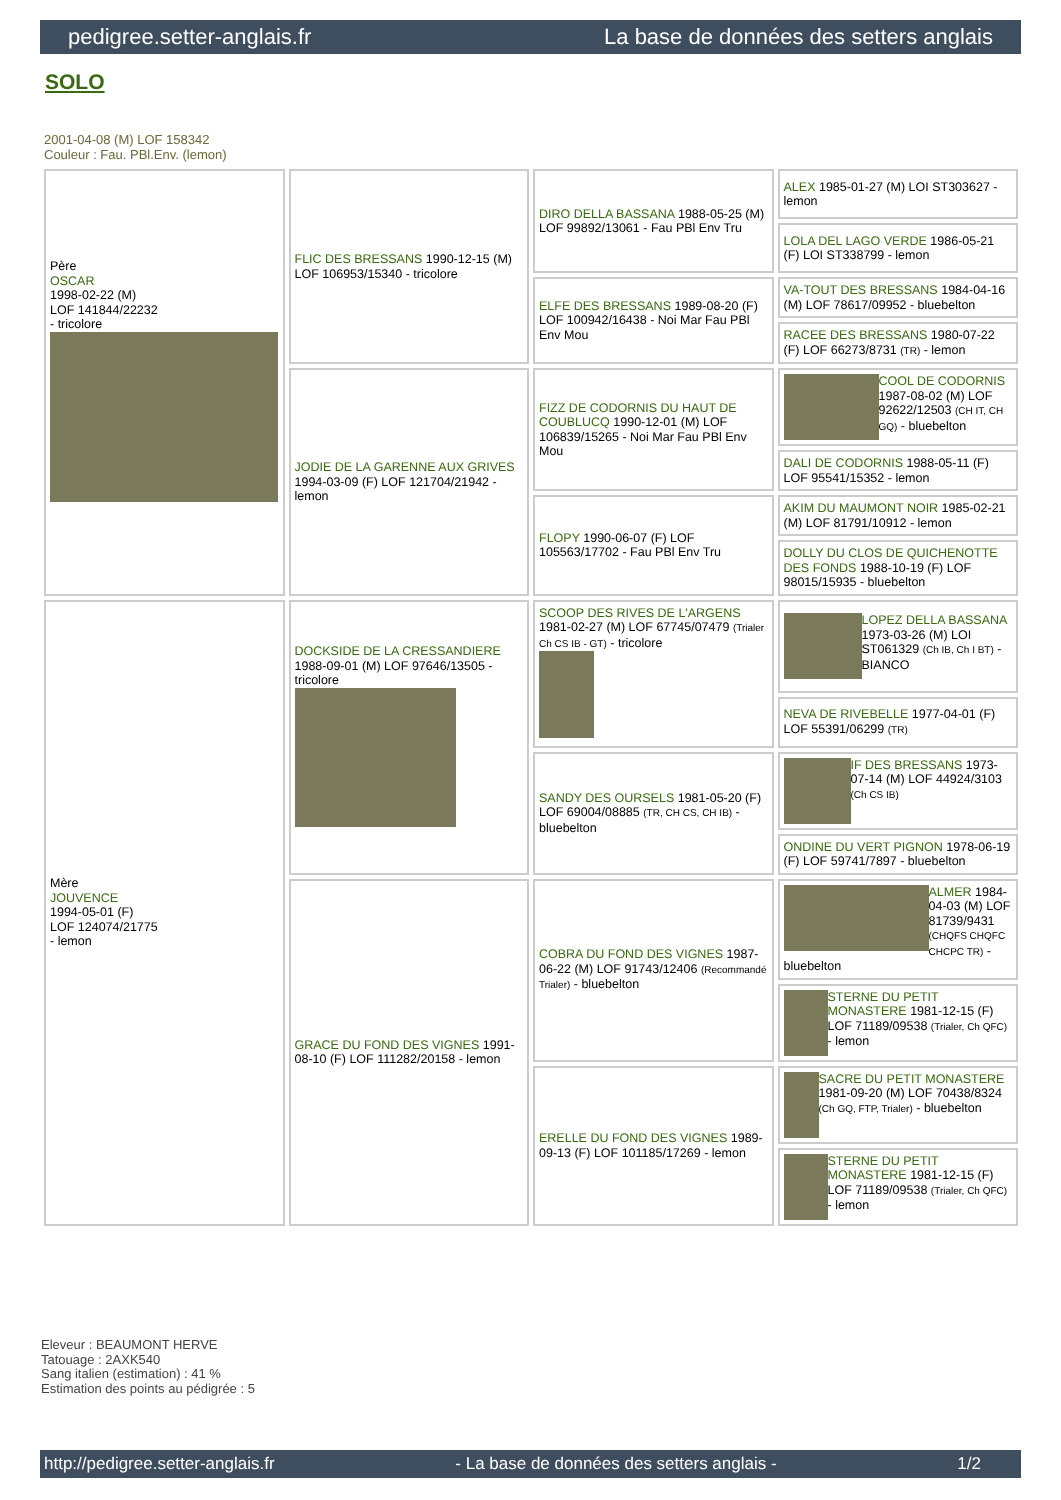pedigree.setter-anglais.fr La base de données des setters anglais
SOLO
2001-04-08 (M) LOF 158342
Couleur : Fau. PBl.Env. (lemon)
| Père OSCAR 1998-02-22 (M) LOF 141844/22232 - tricolore | FLIC DES BRESSANS 1990-12-15 (M) LOF 106953/15340 - tricolore | DIRO DELLA BASSANA 1988-05-25 (M) LOF 99892/13061 - Fau PBl Env Tru | ALEX 1985-01-27 (M) LOI ST303627 - lemon |
| | | | LOLA DEL LAGO VERDE 1986-05-21 (F) LOI ST338799 - lemon |
| | | ELFE DES BRESSANS 1989-08-20 (F) LOF 100942/16438 - Noi Mar Fau PBl Env Mou | VA-TOUT DES BRESSANS 1984-04-16 (M) LOF 78617/09952 - bluebelton |
| | | | RACEE DES BRESSANS 1980-07-22 (F) LOF 66273/8731 (TR) - lemon |
| | JODIE DE LA GARENNE AUX GRIVES 1994-03-09 (F) LOF 121704/21942 - lemon | FIZZ DE CODORNIS DU HAUT DE COUBLUCQ 1990-12-01 (M) LOF 106839/15265 - Noi Mar Fau PBl Env Mou | COOL DE CODORNIS 1987-08-02 (M) LOF 92622/12503 (CH IT, CH GQ) - bluebelton |
| | | | DALI DE CODORNIS 1988-05-11 (F) LOF 95541/15352 - lemon |
| | | FLOPY 1990-06-07 (F) LOF 105563/17702 - Fau PBl Env Tru | AKIM DU MAUMONT NOIR 1985-02-21 (M) LOF 81791/10912 - lemon |
| | | | DOLLY DU CLOS DE QUICHENOTTE DES FONDS 1988-10-19 (F) LOF 98015/15935 - bluebelton |
| Mère JOUVENCE 1994-05-01 (F) LOF 124074/21775 - lemon | DOCKSIDE DE LA CRESSANDIERE 1988-09-01 (M) LOF 97646/13505 - tricolore | SCOOP DES RIVES DE L'ARGENS 1981-02-27 (M) LOF 67745/07479 (Trialer Ch CS IB - GT) - tricolore | LOPEZ DELLA BASSANA 1973-03-26 (M) LOI ST061329 (Ch IB, Ch I BT) - BIANCO |
| | | | NEVA DE RIVEBELLE 1977-04-01 (F) LOF 55391/06299 (TR) |
| | | SANDY DES OURSELS 1981-05-20 (F) LOF 69004/08885 (TR, CH CS, CH IB) - bluebelton | IF DES BRESSANS 1973-07-14 (M) LOF 44924/3103 (Ch CS IB) |
| | | | ONDINE DU VERT PIGNON 1978-06-19 (F) LOF 59741/7897 - bluebelton |
| | GRACE DU FOND DES VIGNES 1991-08-10 (F) LOF 111282/20158 - lemon | COBRA DU FOND DES VIGNES 1987-06-22 (M) LOF 91743/12406 (Recommandé Trialer) - bluebelton | ALMER 1984-04-03 (M) LOF 81739/9431 (CHQFS CHQFC CHCPC TR) - bluebelton |
| | | | STERNE DU PETIT MONASTERE 1981-12-15 (F) LOF 71189/09538 (Trialer, Ch QFC) - lemon |
| | | ERELLE DU FOND DES VIGNES 1989-09-13 (F) LOF 101185/17269 - lemon | SACRE DU PETIT MONASTERE 1981-09-20 (M) LOF 70438/8324 (Ch GQ, FTP, Trialer) - bluebelton |
| | | | STERNE DU PETIT MONASTERE 1981-12-15 (F) LOF 71189/09538 (Trialer, Ch QFC) - lemon |
Eleveur : BEAUMONT HERVE
Tatouage : 2AXK540
Sang italien (estimation) : 41 %
Estimation des points au pédigrée : 5
http://pedigree.setter-anglais.fr - La base de données des setters anglais - 1/2